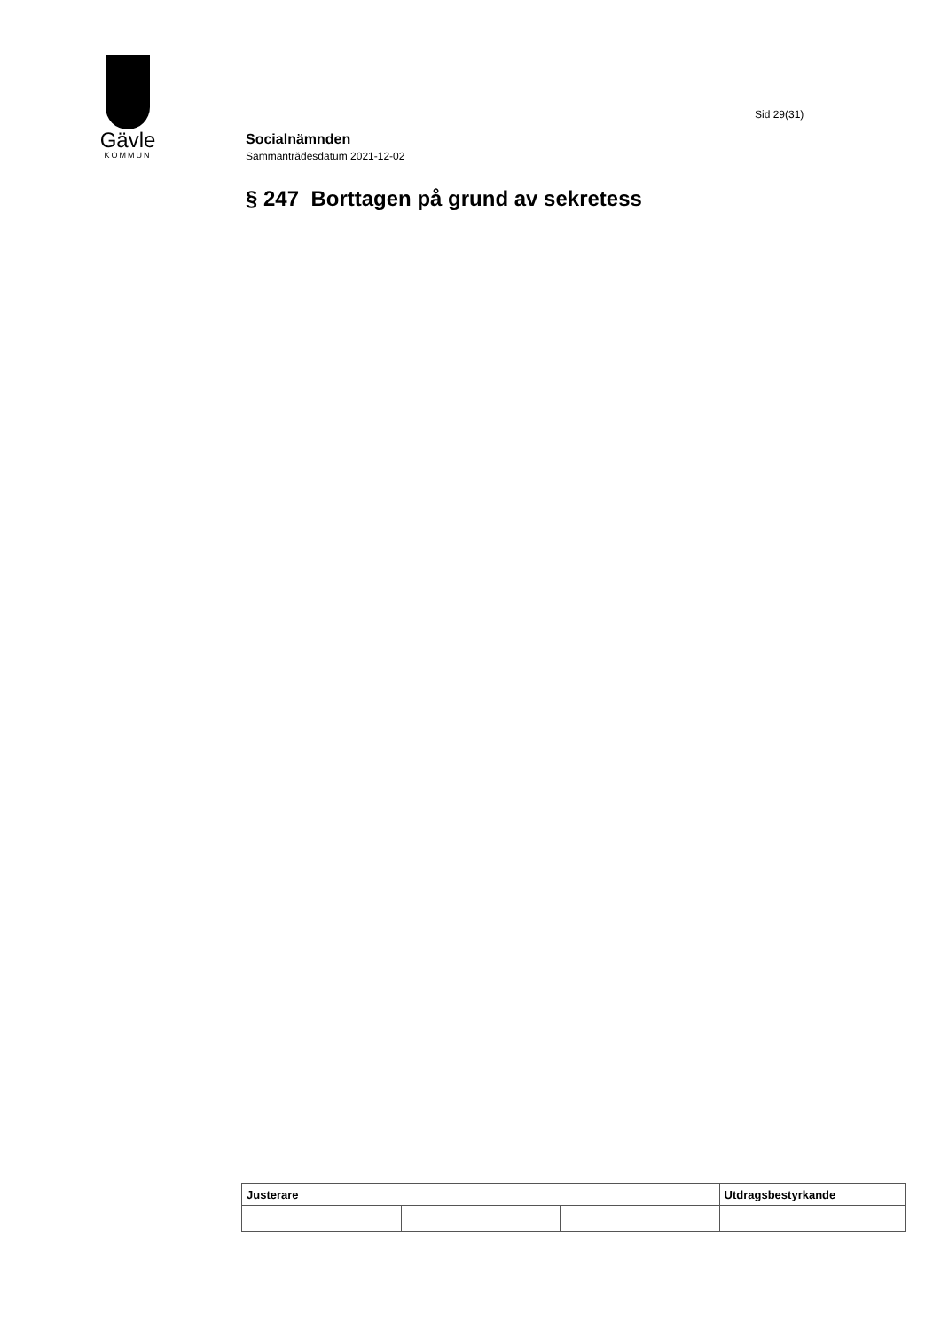Gävle
KOMMUN
Sid 29(31)
Socialnämnden
Sammanträdesdatum 2021-12-02
§ 247 Borttagen på grund av sekretess
| Justerare | | | Utdragsbestyrkande |
| --- | --- | --- | --- |